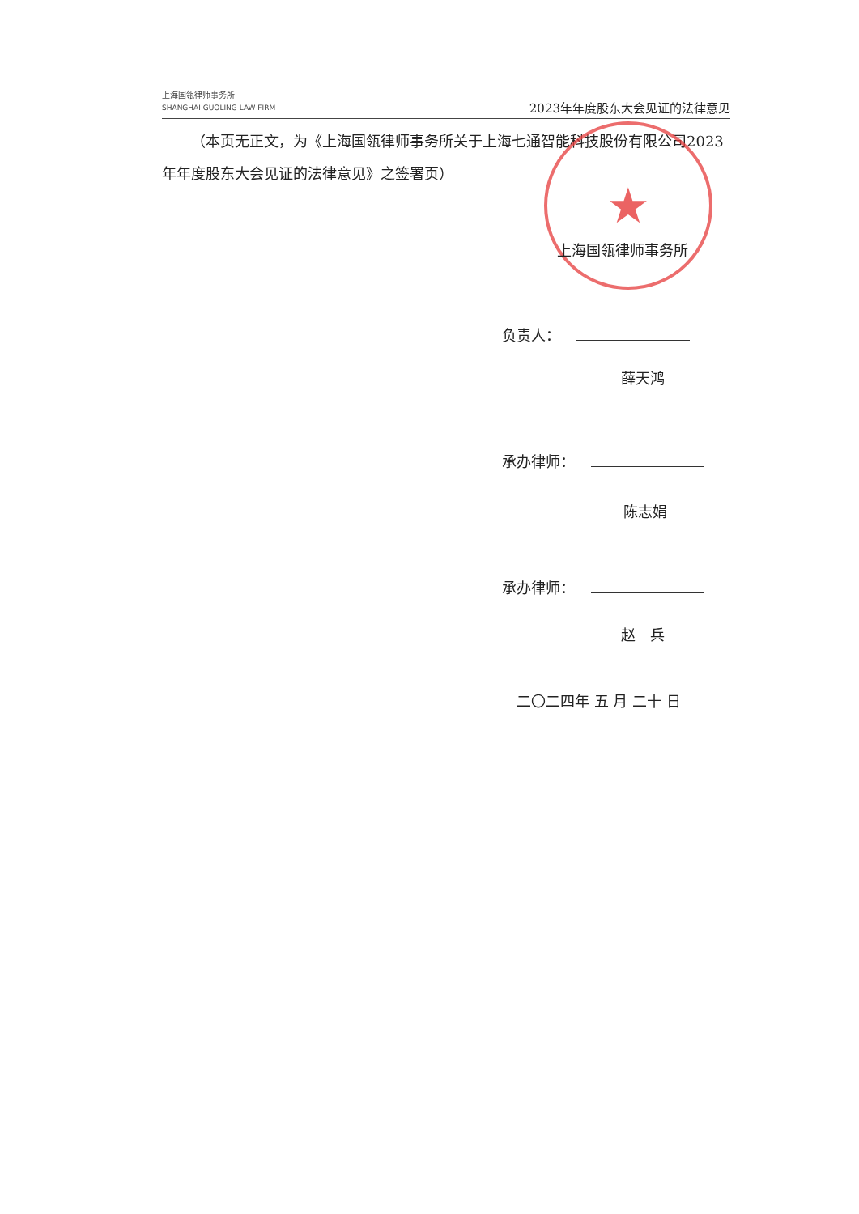上海国瓴律师事务所
SHANGHAI GUOLING LAW FIRM
2023年年度股东大会见证的法律意见
（本页无正文，为《上海国瓴律师事务所关于上海七通智能科技股份有限公司2023年年度股东大会见证的法律意见》之签署页）
★
上海国瓴律师事务所
负责人：
薛天鸿
承办律师：
陈志娟
承办律师：
赵　兵
二〇二四年 五 月 二十 日